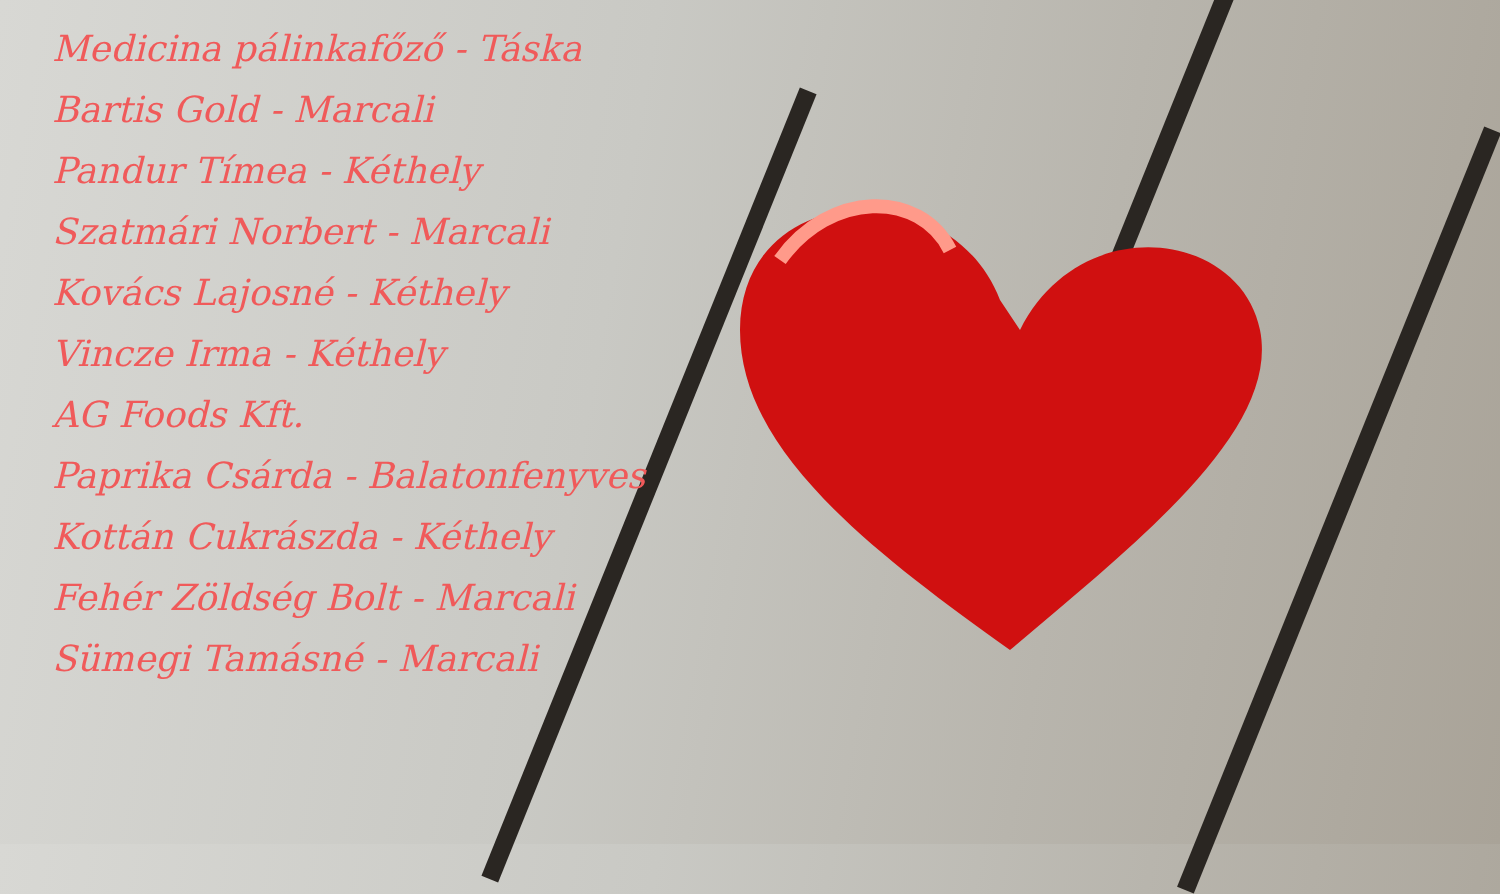Medicina pálinkafőző - Táska
Bartis Gold - Marcali
Pandur Tímea - Kéthely
Szatmári Norbert - Marcali
Kovács Lajosné - Kéthely
Vincze Irma - Kéthely
AG Foods Kft.
Paprika Csárda - Balatonfenyves
Kottán Cukrászda - Kéthely
Fehér Zöldség Bolt - Marcali
Sümegi Tamásné - Marcali